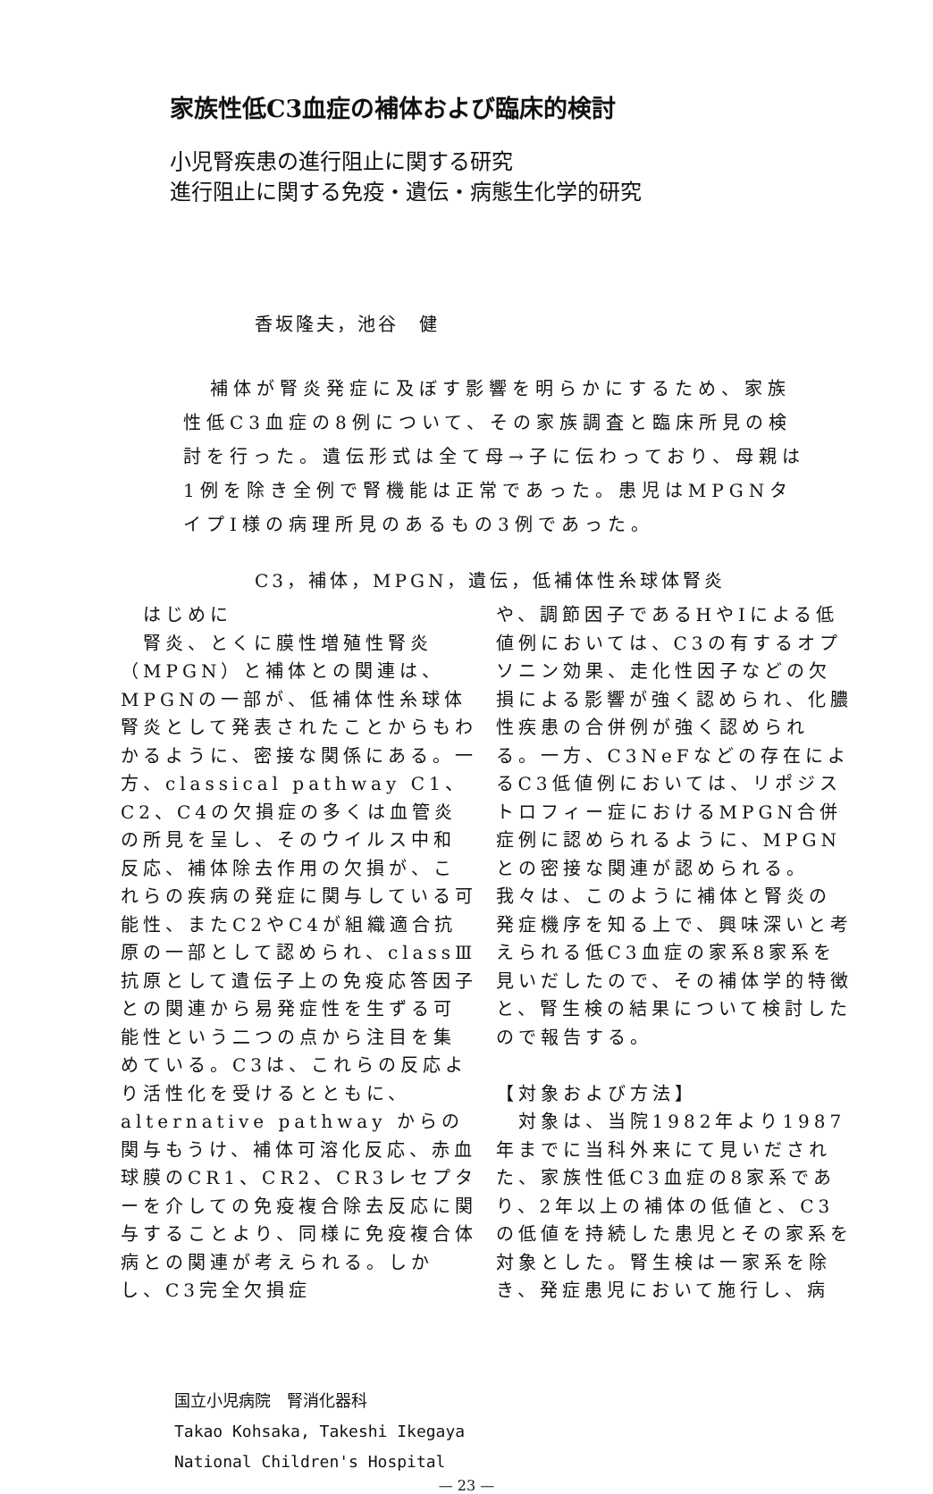家族性低C3血症の補体および臨床的検討
小児腎疾患の進行阻止に関する研究
進行阻止に関する免疫・遺伝・病態生化学的研究
香坂隆夫，池谷　健
補体が腎炎発症に及ぼす影響を明らかにするため、家族性低C3血症の8例について、その家族調査と臨床所見の検討を行った。遺伝形式は全て母→子に伝わっており、母親は1例を除き全例で腎機能は正常であった。患児はMPGNタイプI様の病理所見のあるもの3例であった。
C3，補体，MPGN，遺伝，低補体性糸球体腎炎
　はじめに
　腎炎、とくに膜性増殖性腎炎（MPGN）と補体との関連は、MPGNの一部が、低補体性糸球体腎炎として発表されたことからもわかるように、密接な関係にある。一方、classical pathway C1、C2、C4の欠損症の多くは血管炎の所見を呈し、そのウイルス中和反応、補体除去作用の欠損が、これらの疾病の発症に関与している可能性、またC2やC4が組織適合抗原の一部として認められ、classⅢ抗原として遺伝子上の免疫応答因子との関連から易発症性を生ずる可能性という二つの点から注目を集めている。C3は、これらの反応より活性化を受けるとともに、alternative pathway からの関与もうけ、補体可溶化反応、赤血球膜のCR1、CR2、CR3レセプターを介しての免疫複合除去反応に関与することより、同様に免疫複合体病との関連が考えられる。しかし、C3完全欠損症
や、調節因子であるHやIによる低値例においては、C3の有するオプソニン効果、走化性因子などの欠損による影響が強く認められ、化膿性疾患の合併例が強く認められる。一方、C3NeFなどの存在によるC3低値例においては、リポジストロフィー症におけるMPGN合併症例に認められるように、MPGNとの密接な関連が認められる。我々は、このように補体と腎炎の発症機序を知る上で、興味深いと考えられる低C3血症の家系8家系を見いだしたので、その補体学的特徴と、腎生検の結果について検討したので報告する。
【対象および方法】
　対象は、当院1982年より1987年までに当科外来にて見いだされた、家族性低C3血症の8家系であり、2年以上の補体の低値と、C3の低値を持続した患児とその家系を対象とした。腎生検は一家系を除き、発症患児において施行し、病
国立小児病院　腎消化器科
Takao Kohsaka, Takeshi Ikegaya
National Children's Hospital
— 23 —